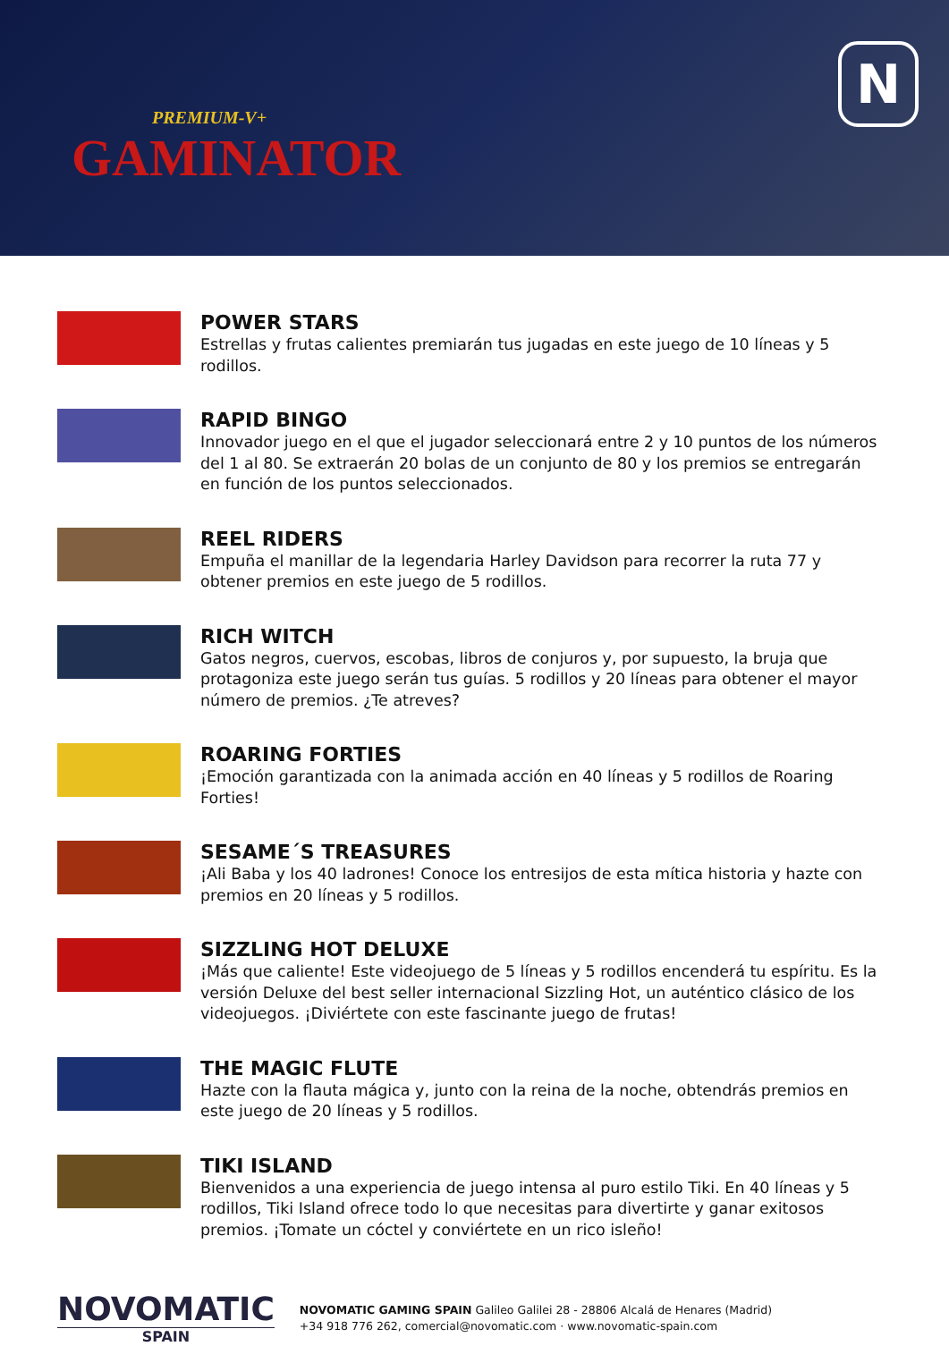PREMIUM-V+
GAMINATOR
N
POWER STARS
Estrellas y frutas calientes premiarán tus jugadas en este juego de 10 líneas y 5 rodillos.
RAPID BINGO
Innovador juego en el que el jugador seleccionará entre 2 y 10 puntos de los números del 1 al 80. Se extraerán 20 bolas de un conjunto de 80 y los premios se entregarán en función de los puntos seleccionados.
REEL RIDERS
Empuña el manillar de la legendaria Harley Davidson para recorrer la ruta 77 y obtener premios en este juego de 5 rodillos.
RICH WITCH
Gatos negros, cuervos, escobas, libros de conjuros y, por supuesto, la bruja que protagoniza este juego serán tus guías. 5 rodillos y 20 líneas para obtener el mayor número de premios. ¿Te atreves?
ROARING FORTIES
¡Emoción garantizada con la animada acción en 40 líneas y 5 rodillos de Roaring Forties!
SESAME´S TREASURES
¡Ali Baba y los 40 ladrones! Conoce los entresijos de esta mítica historia y hazte con premios en 20 líneas y 5 rodillos.
SIZZLING HOT DELUXE
¡Más que caliente! Este videojuego de 5 líneas y 5 rodillos encenderá tu espíritu. Es la versión Deluxe del best seller internacional Sizzling Hot, un auténtico clásico de los videojuegos. ¡Diviértete con este fascinante juego de frutas!
THE MAGIC FLUTE
Hazte con la flauta mágica y, junto con la reina de la noche, obtendrás premios en este juego de 20 líneas y 5 rodillos.
TIKI ISLAND
Bienvenidos a una experiencia de juego intensa al puro estilo Tiki. En 40 líneas y 5 rodillos, Tiki Island ofrece todo lo que necesitas para divertirte y ganar exitosos premios. ¡Tomate un cóctel y conviértete en un rico isleño!
NOVOMATIC
SPAIN
NOVOMATIC GAMING SPAIN Galileo Galilei 28 - 28806 Alcalá de Henares (Madrid)
+34 918 776 262, comercial@novomatic.com · www.novomatic-spain.com